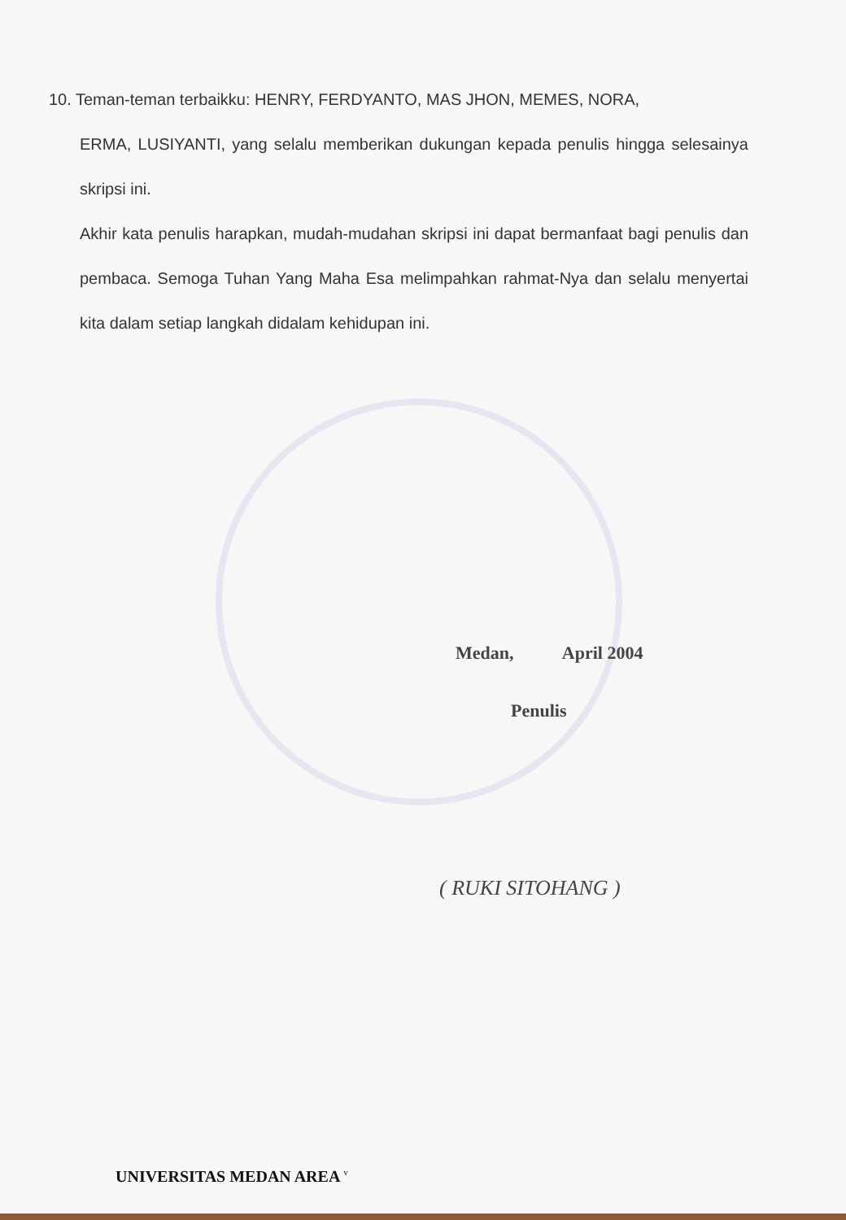10. Teman-teman terbaikku: HENRY, FERDYANTO, MAS JHON, MEMES, NORA,
ERMA, LUSIYANTI, yang selalu memberikan dukungan kepada penulis hingga selesainya skripsi ini.
Akhir kata penulis harapkan, mudah-mudahan skripsi ini dapat bermanfaat bagi penulis dan pembaca. Semoga Tuhan Yang Maha Esa melimpahkan rahmat-Nya dan selalu menyertai kita dalam setiap langkah didalam kehidupan ini.
Medan, April 2004
Penulis
( RUKI SITOHANG )
UNIVERSITAS MEDAN AREA <sup>v</sup>